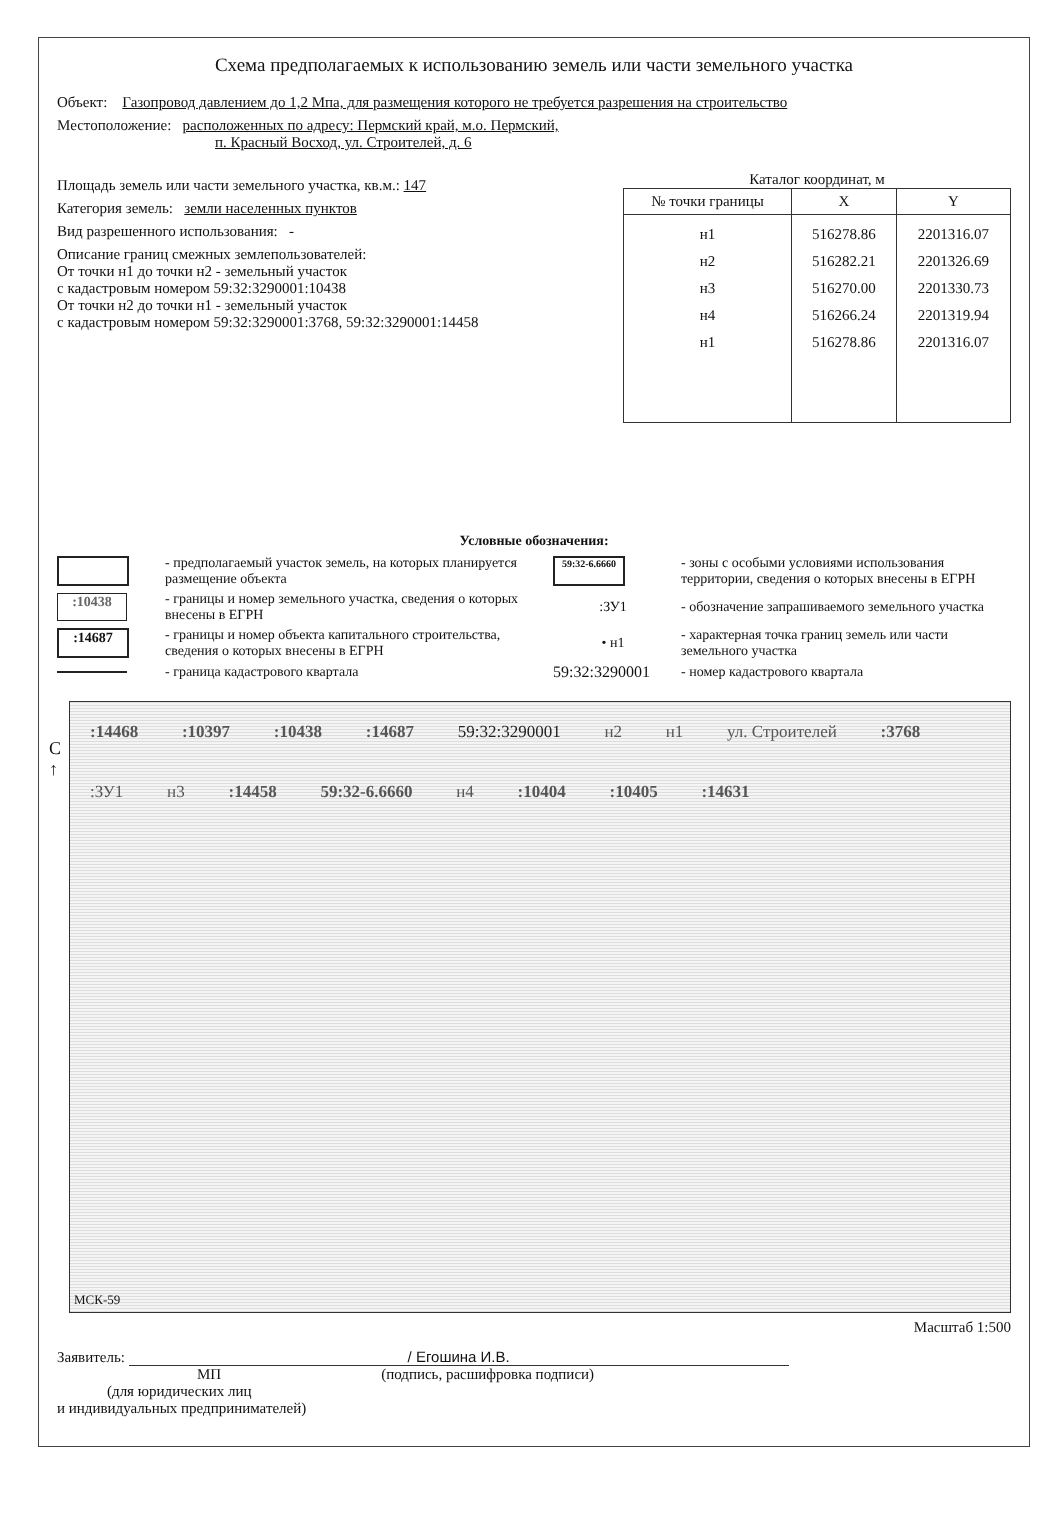Схема предполагаемых к использованию земель или части земельного участка
Объект: Газопровод давлением до 1,2 Мпа, для размещения которого не требуется разрешения на строительство
Местоположение: расположенных по адресу: Пермский край, м.о. Пермский,
п. Красный Восход, ул. Строителей, д. 6
Площадь земель или части земельного участка, кв.м.: 147
Категория земель: земли населенных пунктов
Вид разрешенного использования: -
Описание границ смежных землепользователей:
От точки н1 до точки н2 - земельный участок
с кадастровым номером 59:32:3290001:10438
От точки н2 до точки н1 - земельный участок
с кадастровым номером 59:32:3290001:3768, 59:32:3290001:14458
Каталог координат, м
| № точки границы | X | Y |
| --- | --- | --- |
| н1 | 516278.86 | 2201316.07 |
| н2 | 516282.21 | 2201326.69 |
| н3 | 516270.00 | 2201330.73 |
| н4 | 516266.24 | 2201319.94 |
| н1 | 516278.86 | 2201316.07 |
Условные обозначения:
- предполагаемый участок земель, на которых планируется размещение объекта
59:32-6.6660
- зоны с особыми условиями использования территории, сведения о которых внесены в ЕГРН
:10438
- границы и номер земельного участка, сведения о которых внесены в ЕГРН
:ЗУ1
- обозначение запрашиваемого земельного участка
:14687
- границы и номер объекта капитального строительства, сведения о которых внесены в ЕГРН
• н1
- характерная точка границ земель или части земельного участка
- граница кадастрового квартала
59:32:3290001
- номер кадастрового квартала
С
↑
:14468 :10397 :10438 :14687 59:32:3290001 н2 н1 ул. Строителей :3768 :ЗУ1 н3 :14458 59:32-6.6660 н4 :10404 :10405 :14631
МСК-59
Масштаб 1:500
Заявитель: / Егошина И.В.
МП (подпись, расшифровка подписи)
(для юридических лиц
и индивидуальных предпринимателей)